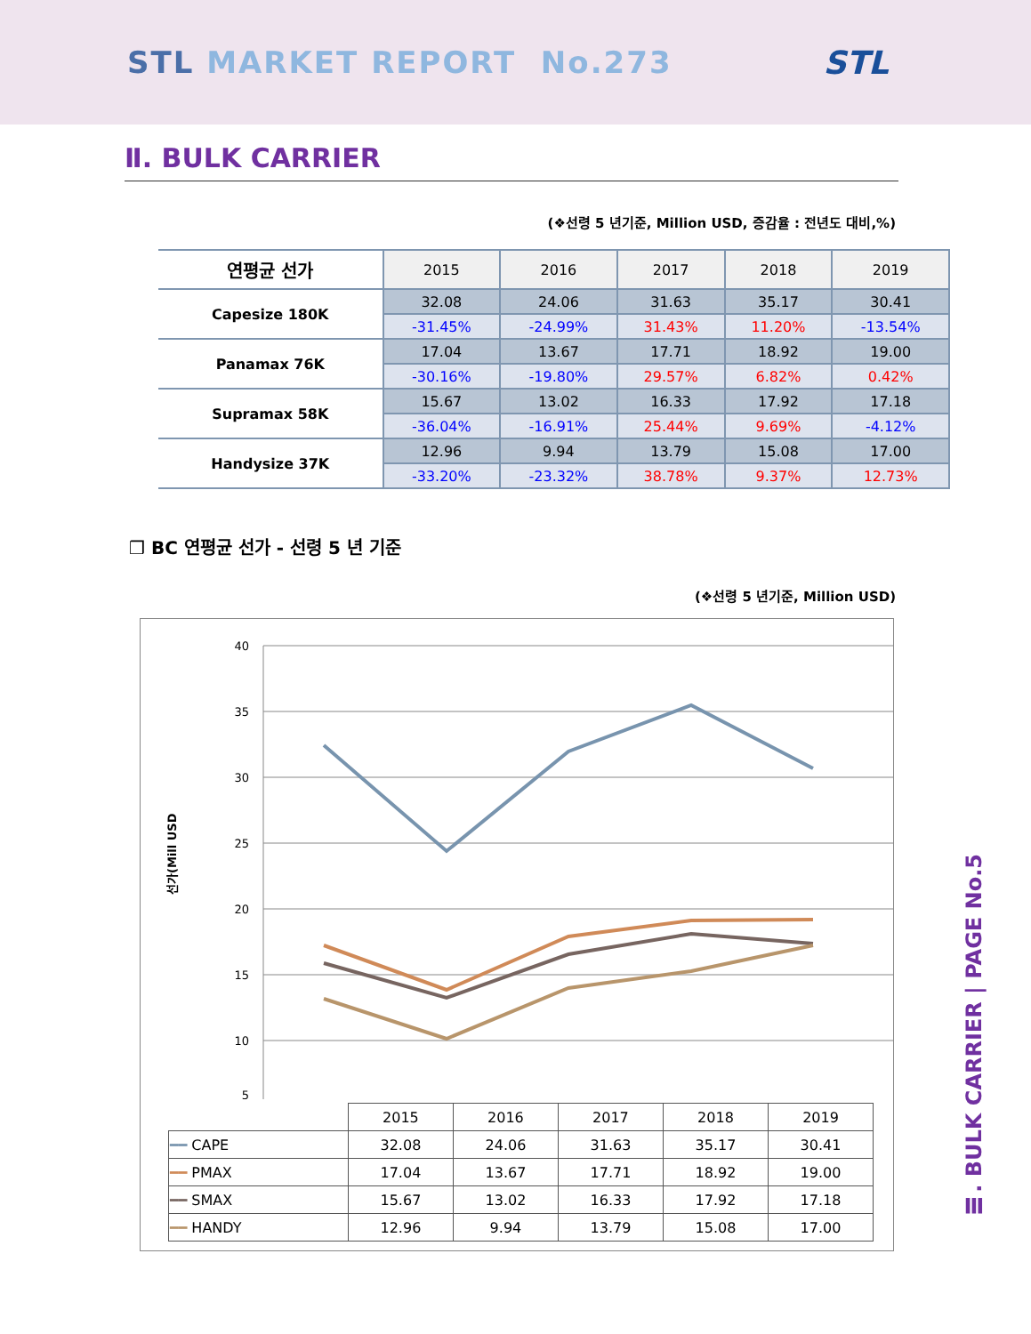STL MARKET REPORT No.273 STL
Ⅱ. BULK CARRIER
(❖선령 5 년기준, Million USD, 증감율 : 전년도 대비,%)
| 연평균 선가 | 2015 | 2016 | 2017 | 2018 | 2019 |
| --- | --- | --- | --- | --- | --- |
| Capesize 180K | 32.08 | 24.06 | 31.63 | 35.17 | 30.41 |
| | -31.45% | -24.99% | 31.43% | 11.20% | -13.54% |
| Panamax 76K | 17.04 | 13.67 | 17.71 | 18.92 | 19.00 |
| | -30.16% | -19.80% | 29.57% | 6.82% | 0.42% |
| Supramax 58K | 15.67 | 13.02 | 16.33 | 17.92 | 17.18 |
| | -36.04% | -16.91% | 25.44% | 9.69% | -4.12% |
| Handysize 37K | 12.96 | 9.94 | 13.79 | 15.08 | 17.00 |
| | -33.20% | -23.32% | 38.78% | 9.37% | 12.73% |
❒ BC 연평균 선가 - 선령 5 년 기준
(❖선령 5 년기준, Million USD)
선가(Mill USD
40
35
30
25
20
15
10
5
| | 2015 | 2016 | 2017 | 2018 | 2019 |
| ━━ CAPE | 32.08 | 24.06 | 31.63 | 35.17 | 30.41 |
| ━━ PMAX | 17.04 | 13.67 | 17.71 | 18.92 | 19.00 |
| ━━ SMAX | 15.67 | 13.02 | 16.33 | 17.92 | 17.18 |
| ━━ HANDY | 12.96 | 9.94 | 13.79 | 15.08 | 17.00 |
Ⅲ. BULK CARRIER | PAGE No.5